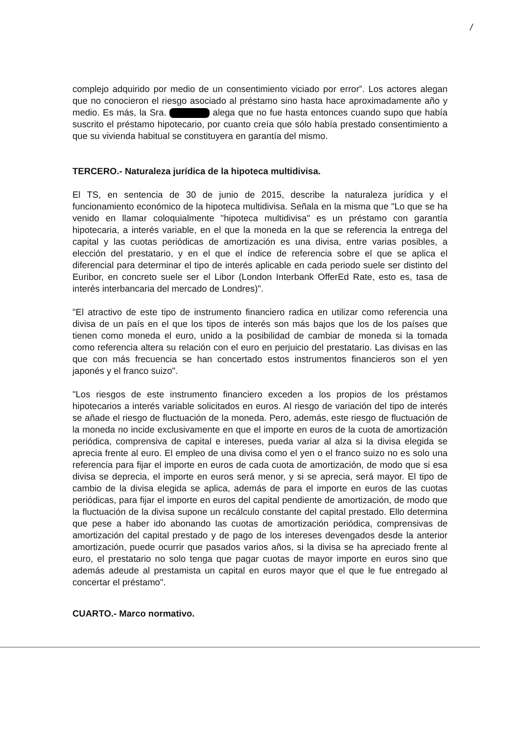/
complejo adquirido por medio de un consentimiento viciado por error”. Los actores alegan que no conocieron el riesgo asociado al préstamo sino hasta hace aproximadamente año y medio. Es más, la Sra. alega que no fue hasta entonces cuando supo que había suscrito el préstamo hipotecario, por cuanto creía que sólo había prestado consentimiento a que su vivienda habitual se constituyera en garantía del mismo.
TERCERO.- Naturaleza jurídica de la hipoteca multidivisa.
El TS, en sentencia de 30 de junio de 2015, describe la naturaleza jurídica y el funcionamiento económico de la hipoteca multidivisa. Señala en la misma que "Lo que se ha venido en llamar coloquialmente "hipoteca multidivisa" es un préstamo con garantía hipotecaria, a interés variable, en el que la moneda en la que se referencia la entrega del capital y las cuotas periódicas de amortización es una divisa, entre varias posibles, a elección del prestatario, y en el que el índice de referencia sobre el que se aplica el diferencial para determinar el tipo de interés aplicable en cada periodo suele ser distinto del Euribor, en concreto suele ser el Libor (London Interbank OfferEd Rate, esto es, tasa de interés interbancaria del mercado de Londres)".
"El atractivo de este tipo de instrumento financiero radica en utilizar como referencia una divisa de un país en el que los tipos de interés son más bajos que los de los países que tienen como moneda el euro, unido a la posibilidad de cambiar de moneda si la tomada como referencia altera su relación con el euro en perjuicio del prestatario. Las divisas en las que con más frecuencia se han concertado estos instrumentos financieros son el yen japonés y el franco suizo".
"Los riesgos de este instrumento financiero exceden a los propios de los préstamos hipotecarios a interés variable solicitados en euros. Al riesgo de variación del tipo de interés se añade el riesgo de fluctuación de la moneda. Pero, además, este riesgo de fluctuación de la moneda no incide exclusivamente en que el importe en euros de la cuota de amortización periódica, comprensiva de capital e intereses, pueda variar al alza si la divisa elegida se aprecia frente al euro. El empleo de una divisa como el yen o el franco suizo no es solo una referencia para fijar el importe en euros de cada cuota de amortización, de modo que si esa divisa se deprecia, el importe en euros será menor, y si se aprecia, será mayor. El tipo de cambio de la divisa elegida se aplica, además de para el importe en euros de las cuotas periódicas, para fijar el importe en euros del capital pendiente de amortización, de modo que la fluctuación de la divisa supone un recálculo constante del capital prestado. Ello determina que pese a haber ido abonando las cuotas de amortización periódica, comprensivas de amortización del capital prestado y de pago de los intereses devengados desde la anterior amortización, puede ocurrir que pasados varios años, si la divisa se ha apreciado frente al euro, el prestatario no solo tenga que pagar cuotas de mayor importe en euros sino que además adeude al prestamista un capital en euros mayor que el que le fue entregado al concertar el préstamo".
CUARTO.- Marco normativo.